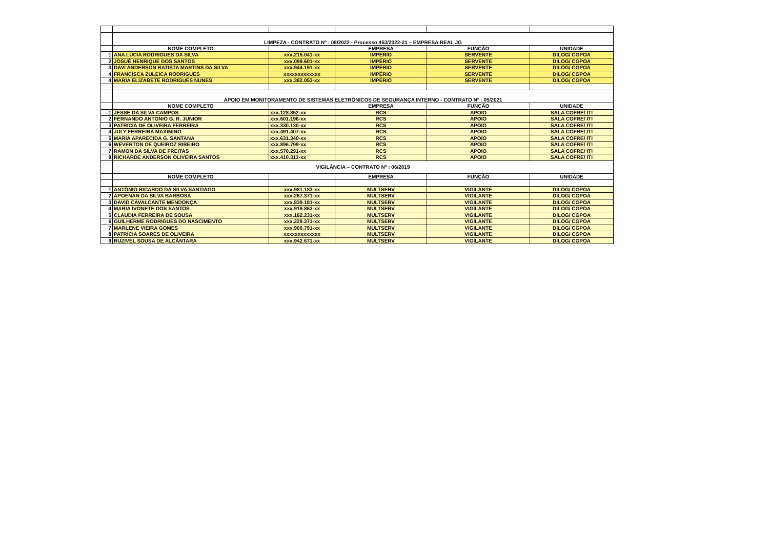| | LIMPEZA - CONTRATO Nº : 08/2022 - Processo 453/2022-21 – EMPRESA REAL JG | | | | |
| | NOME COMPLETO | | EMPRESA | FUNÇÃO | UNIDADE |
| 1 | ANA LÚCIA RODRIGUES DA SILVA | xxx.215.041-xx | IMPÉRIO | SERVENTE | DILOG/ CGPOA |
| 2 | JOSUÉ HENRIQUE DOS SANTOS | xxx.099.601-xx | IMPÉRIO | SERVENTE | DILOG/ CGPOA |
| 3 | DAVI ANDERSON BATISTA MARTINS DA SILVA | xxx.944.191-xx | IMPÉRIO | SERVENTE | DILOG/ CGPOA |
| 4 | FRANCISCA ZULEICA RODRIGUES | xxxxxxxxxxxxx | IMPÉRIO | SERVENTE | DILOG/ CGPOA |
| 4 | MARIA ELIZABETE RODRIGUES NUNES | xxx.382.053-xx | IMPÉRIO | SERVENTE | DILOG/ CGPOA |
| | APOIO EM MONITORAMENTO DE SISTEMAS ELETRÔNICOS DE SEGURANÇA INTERNO - CONTRATO Nº : 05/2021 | | | | |
| | NOME COMPLETO | | EMPRESA | FUNÇÃO | UNIDADE |
| 1 | JESSE DA SILVA CAMPOS | xxx.128.852-xx | RCS | APOIO | SALA COFRE/ ITI |
| 2 | FERNANDO ANTONIO G. R. JUNIOR | xxx.601.196-xx | RCS | APOIO | SALA COFRE/ ITI |
| 3 | PATRICIA DE OLIVEIRA FERREIRA | xxx.330.130-xx | RCS | APOIO | SALA COFRE/ ITI |
| 4 | JULY FERREIRA MAXIMINO | xxx.491.407-xx | RCS | APOIO | SALA COFRE/ ITI |
| 5 | MARIA APARECIDA G. SANTANA | xxx.631.340-xx | RCS | APOIO | SALA COFRE/ ITI |
| 6 | WEVERTON DE QUEIROZ RIBEIRO | xxx.896.799-xx | RCS | APOIO | SALA COFRE/ ITI |
| 7 | RAMON DA SILVA DE FREITAS | xxx.570.291-xx | RCS | APOIO | SALA COFRE/ ITI |
| 8 | RICHARDE ANDERSON OLIVEIRA SANTOS | xxx.410.313-xx | RCS | APOIO | SALA COFRE/ ITI |
| | VIGILÂNCIA – CONTRATO Nº : 06/2019 | | | | |
| | NOME COMPLETO | | EMPRESA | FUNÇÃO | UNIDADE |
| 1 | ANTÔNIO RICARDO DA SILVA SANTIAGO | xxx.981.183-xx | MULTSERV | VIGILANTE | DILOG/ CGPOA |
| 2 | APOENAN DA SILVA BARBOSA | xxx.267.371-xx | MULTSERV | VIGILANTE | DILOG/ CGPOA |
| 3 | DAVID CAVALCANTE MENDONÇA | xxx.839.181-xx | MULTSERV | VIGILANTE | DILOG/ CGPOA |
| 4 | MARIA IVONETE DOS SANTOS | xxx.919.863-xx | MULTSERV | VIGILANTE | DILOG/ CGPOA |
| 5 | CLAUDIA FERREIRA DE SOUSA | xxx.162.231-xx | MULTSERV | VIGILANTE | DILOG/ CGPOA |
| 6 | GUILHERME RODRIGUES DO NASCIMENTO | xxx.229.371-xx | MULTSERV | VIGILANTE | DILOG/ CGPOA |
| 7 | MARLENE VIEIRA GOMES | xxx.900.791-xx | MULTSERV | VIGILANTE | DILOG/ CGPOA |
| 8 | PATRÍCIA SOARES DE OLIVEIRA | xxxxxxxxxxxxx | MULTSERV | VIGILANTE | DILOG/ CGPOA |
| 9 | RUZIVEL SOUSA DE ALCÂNTARA | xxx.942.671-xx | MULTSERV | VIGILANTE | DILOG/ CGPOA |